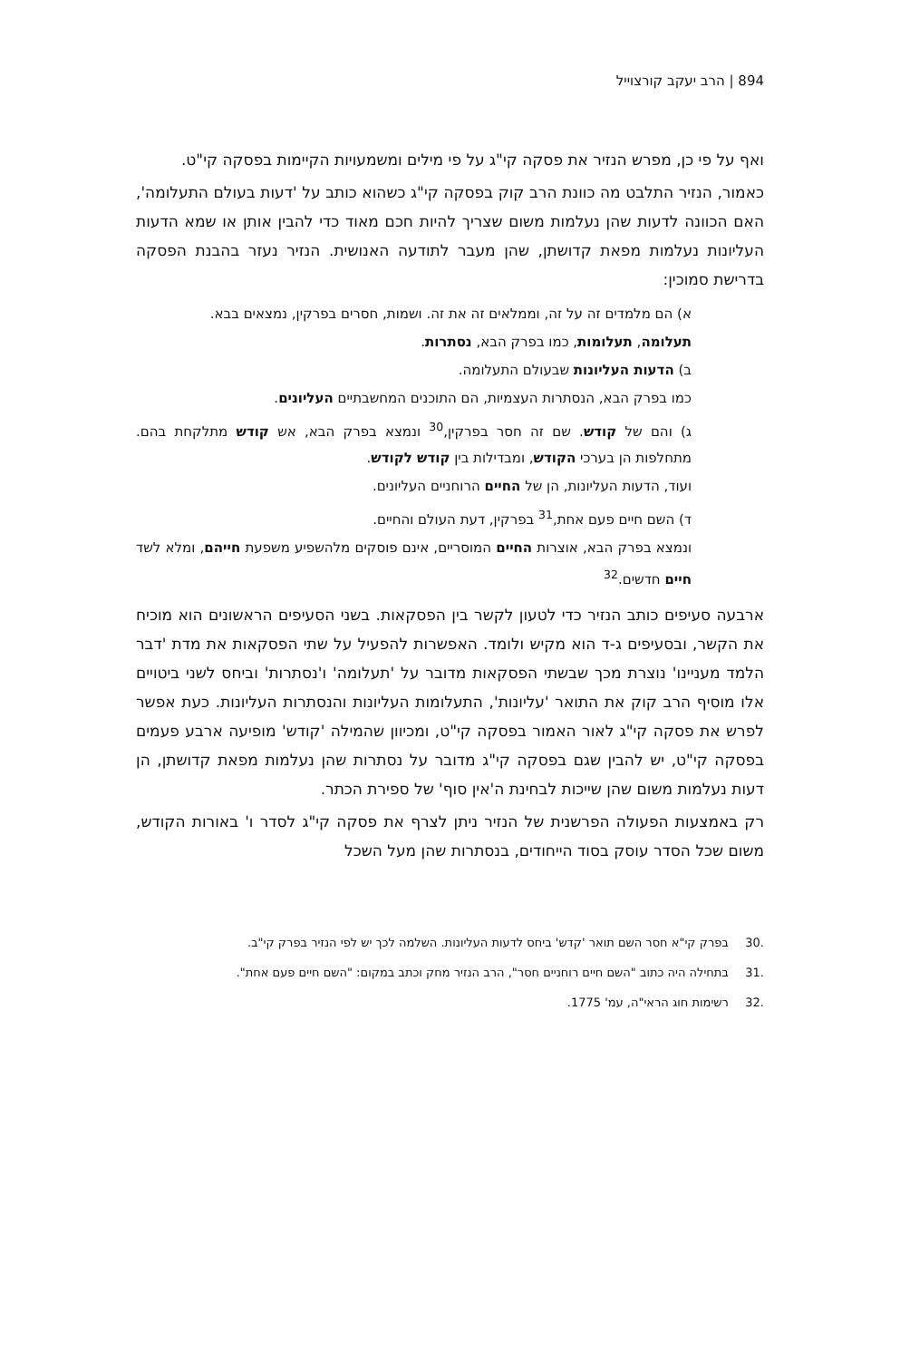894 | הרב יעקב קורצוייל
ואף על פי כן, מפרש הנזיר את פסקה קי"ג על פי מילים ומשמעויות הקיימות בפסקה קי"ט.
כאמור, הנזיר התלבט מה כוונת הרב קוק בפסקה קי"ג כשהוא כותב על 'דעות בעולם התעלומה', האם הכוונה לדעות שהן נעלמות משום שצריך להיות חכם מאוד כדי להבין אותן או שמא הדעות העליונות נעלמות מפאת קדושתן, שהן מעבר לתודעה האנושית. הנזיר נעזר בהבנת הפסקה בדרישת סמוכין:
א) הם מלמדים זה על זה, וממלאים זה את זה. ושמות, חסרים בפרקין, נמצאים בבא.
תעלומה, תעלומות, כמו בפרק הבא, נסתרות.
ב) הדעות העליונות שבעולם התעלומה.
כמו בפרק הבא, הנסתרות העצמיות, הם התוכנים המחשבתיים העליונים.
ג) והם של קודש. שם זה חסר בפרקין,<sup>30</sup> ונמצא בפרק הבא, אש קודש מתלקחת בהם. מתחלפות הן בערכי הקודש, ומבדילות בין קודש לקודש.
ועוד, הדעות העליונות, הן של החיים הרוחניים העליונים.
ד) השם חיים פעם אחת,<sup>31</sup> בפרקין, דעת העולם והחיים.
ונמצא בפרק הבא, אוצרות החיים המוסריים, אינם פוסקים מלהשפיע משפעת חייהם, ומלא לשד חיים חדשים.<sup>32</sup>
ארבעה סעיפים כותב הנזיר כדי לטעון לקשר בין הפסקאות. בשני הסעיפים הראשונים הוא מוכיח את הקשר, ובסעיפים ג-ד הוא מקיש ולומד. האפשרות להפעיל על שתי הפסקאות את מדת 'דבר הלמד מעניינו' נוצרת מכך שבשתי הפסקאות מדובר על 'תעלומה' ו'נסתרות' וביחס לשני ביטויים אלו מוסיף הרב קוק את התואר 'עליונות', התעלומות העליונות והנסתרות העליונות. כעת אפשר לפרש את פסקה קי"ג לאור האמור בפסקה קי"ט, ומכיוון שהמילה 'קודש' מופיעה ארבע פעמים בפסקה קי"ט, יש להבין שגם בפסקה קי"ג מדובר על נסתרות שהן נעלמות מפאת קדושתן, הן דעות נעלמות משום שהן שייכות לבחינת ה'אין סוף' של ספירת הכתר.
רק באמצעות הפעולה הפרשנית של הנזיר ניתן לצרף את פסקה קי"ג לסדר ו' באורות הקודש, משום שכל הסדר עוסק בסוד הייחודים, בנסתרות שהן מעל השכל
.30 בפרק קי"א חסר השם תואר 'קדש' ביחס לדעות העליונות. השלמה לכך יש לפי הנזיר בפרק קי"ב.
.31 בתחילה היה כתוב "השם חיים רוחניים חסר", הרב הנזיר מחק וכתב במקום: "השם חיים פעם אחת".
.32 רשימות חוג הראי"ה, עמ' 1775.